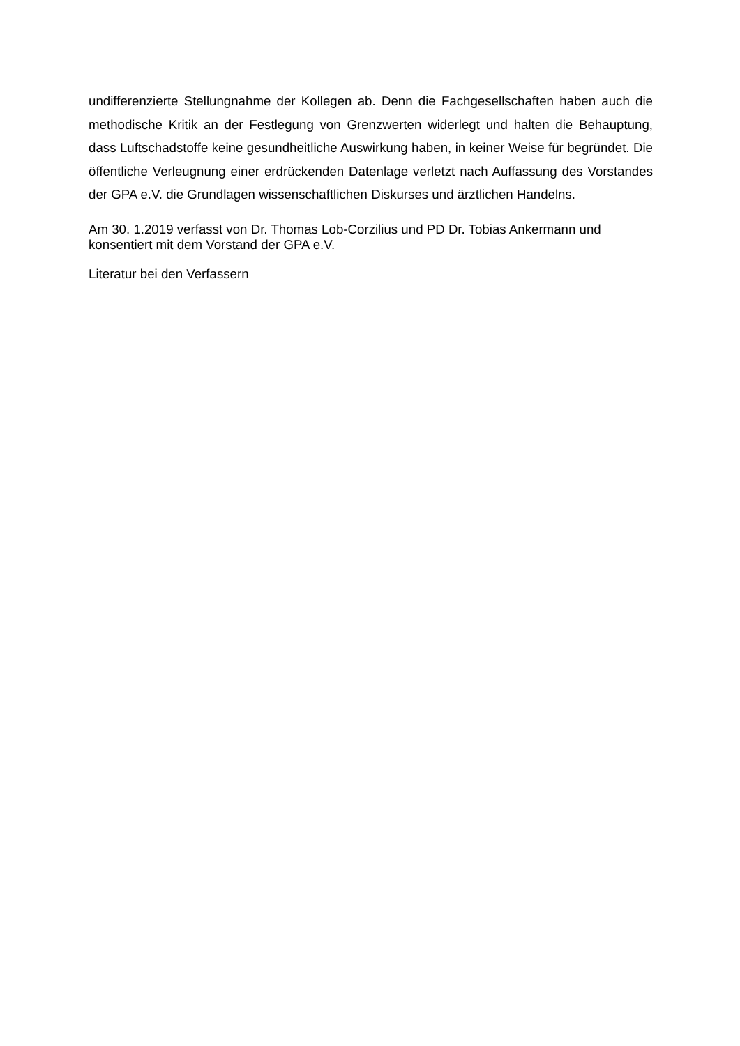undifferenzierte Stellungnahme der Kollegen ab. Denn die Fachgesellschaften haben auch die methodische Kritik an der Festlegung von Grenzwerten widerlegt und halten die Behauptung, dass Luftschadstoffe keine gesundheitliche Auswirkung haben, in keiner Weise für begründet. Die öffentliche Verleugnung einer erdrückenden Datenlage verletzt nach Auffassung des Vorstandes der GPA e.V. die Grundlagen wissenschaftlichen Diskurses und ärztlichen Handelns.
Am 30. 1.2019 verfasst von Dr. Thomas Lob-Corzilius und PD Dr. Tobias Ankermann und
konsentiert mit dem Vorstand der GPA e.V.
Literatur bei den Verfassern